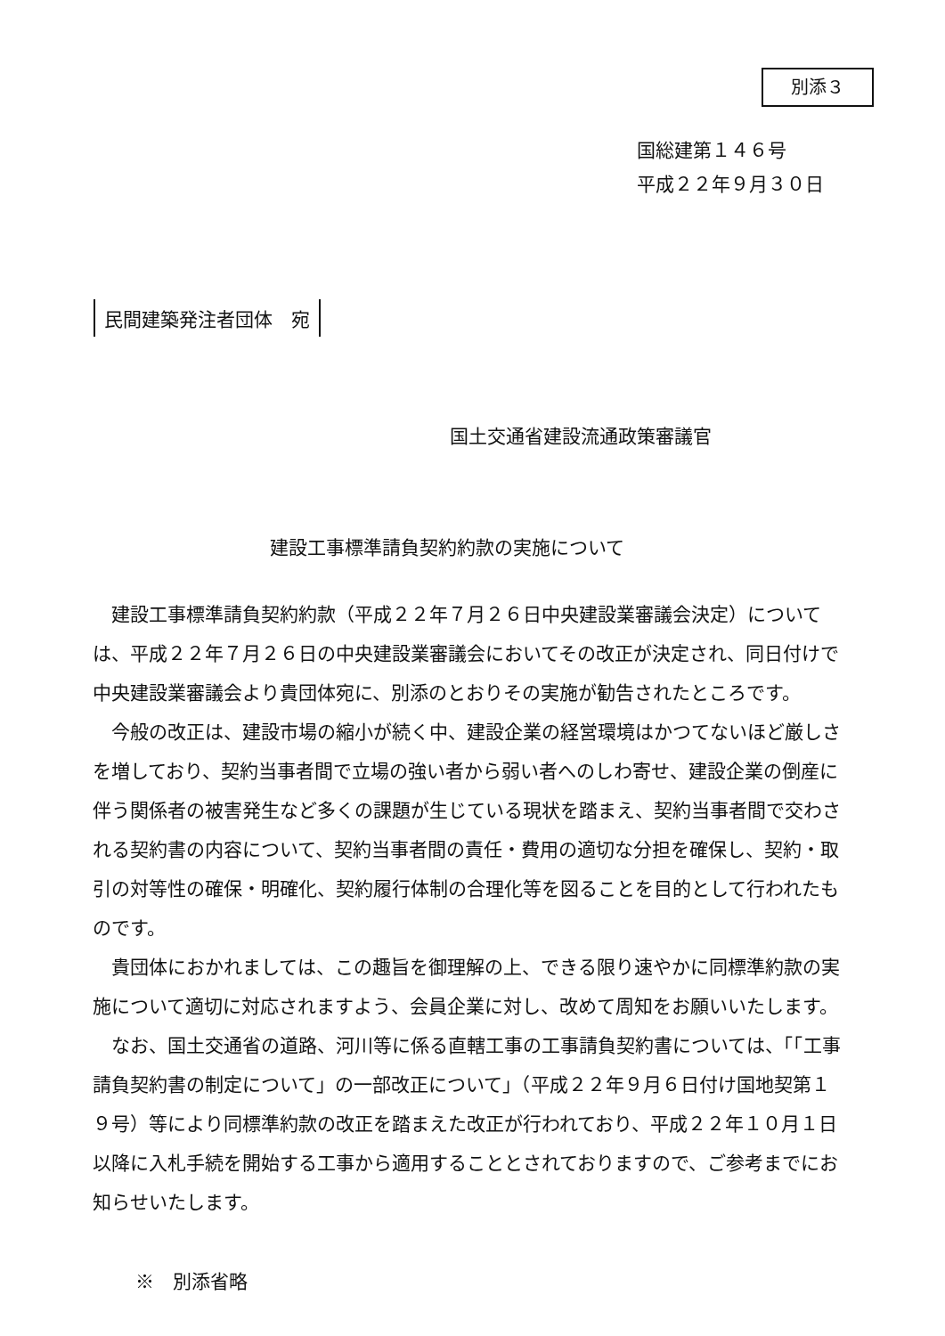別添３
国総建第１４６号
平成２２年９月３０日
民間建築発注者団体　宛
国土交通省建設流通政策審議官
建設工事標準請負契約約款の実施について
建設工事標準請負契約約款（平成２２年７月２６日中央建設業審議会決定）については、平成２２年７月２６日の中央建設業審議会においてその改正が決定され、同日付けで中央建設業審議会より貴団体宛に、別添のとおりその実施が勧告されたところです。
今般の改正は、建設市場の縮小が続く中、建設企業の経営環境はかつてないほど厳しさを増しており、契約当事者間で立場の強い者から弱い者へのしわ寄せ、建設企業の倒産に伴う関係者の被害発生など多くの課題が生じている現状を踏まえ、契約当事者間で交わされる契約書の内容について、契約当事者間の責任・費用の適切な分担を確保し、契約・取引の対等性の確保・明確化、契約履行体制の合理化等を図ることを目的として行われたものです。
貴団体におかれましては、この趣旨を御理解の上、できる限り速やかに同標準約款の実施について適切に対応されますよう、会員企業に対し、改めて周知をお願いいたします。
なお、国土交通省の道路、河川等に係る直轄工事の工事請負契約書については、「「工事請負契約書の制定について」の一部改正について」（平成２２年９月６日付け国地契第１９号）等により同標準約款の改正を踏まえた改正が行われており、平成２２年１０月１日以降に入札手続を開始する工事から適用することとされておりますので、ご参考までにお知らせいたします。
※　別添省略